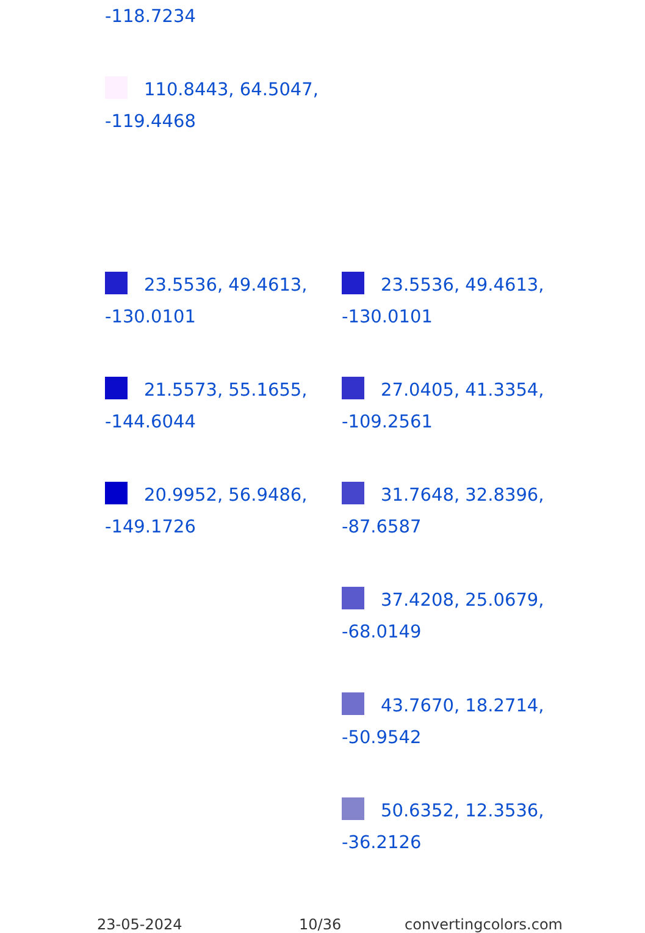-118.7234
110.8443, 64.5047, -119.4468
23.5536, 49.4613, -130.0101
23.5536, 49.4613, -130.0101
21.5573, 55.1655, -144.6044
27.0405, 41.3354, -109.2561
20.9952, 56.9486, -149.1726
31.7648, 32.8396, -87.6587
37.4208, 25.0679, -68.0149
43.7670, 18.2714, -50.9542
50.6352, 12.3536, -36.2126
23-05-2024 10/36 convertingcolors.com